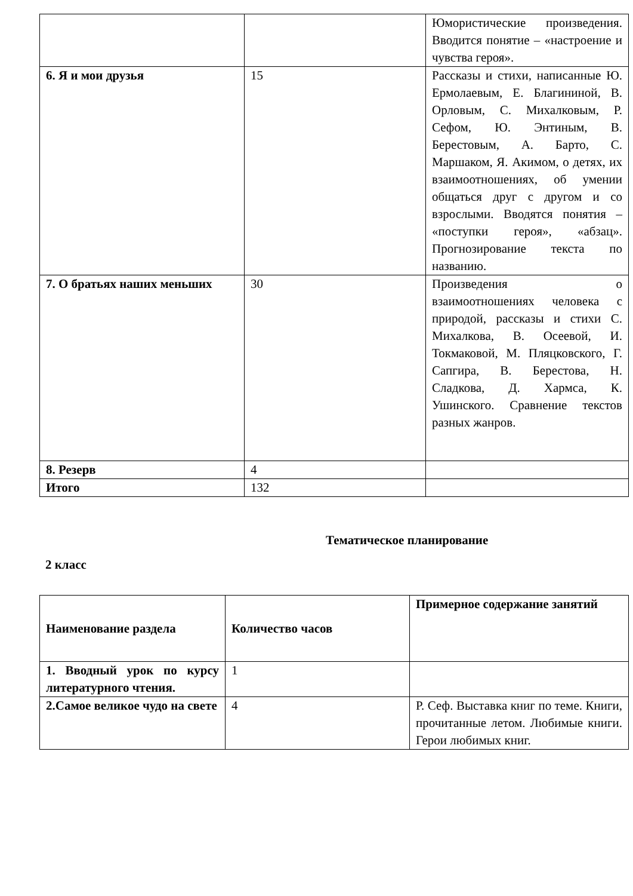| | | Юмористические произведения. Вводится понятие – «настроение и чувства героя». |
| 6. Я и мои друзья | 15 | Рассказы и стихи, написанные Ю. Ермолаевым, Е. Благининой, В. Орловым, С. Михалковым, Р. Сефом, Ю. Энтиным, В. Берестовым, А. Барто, С. Маршаком, Я. Акимом, о детях, их взаимоотношениях, об умении общаться друг с другом и со взрослыми. Вводятся понятия – «поступки героя», «абзац». Прогнозирование текста по названию. |
| 7. О братьях наших меньших | 30 | Произведения о взаимоотношениях человека с природой, рассказы и стихи С. Михалкова, В. Осеевой, И. Токмаковой, М. Пляцковского, Г. Сапгира, В. Берестова, Н. Сладкова, Д. Хармса, К. Ушинского. Сравнение текстов разных жанров. |
| 8. Резерв | 4 | |
| Итого | 132 | |
Тематическое планирование
2 класс
| Наименование раздела | Количество часов | Примерное содержание занятий |
| 1. Вводный урок по курсу литературного чтения. | 1 | |
| 2.Самое великое чудо на свете | 4 | Р. Сеф. Выставка книг по теме. Книги, прочитанные летом. Любимые книги. Герои любимых книг. |